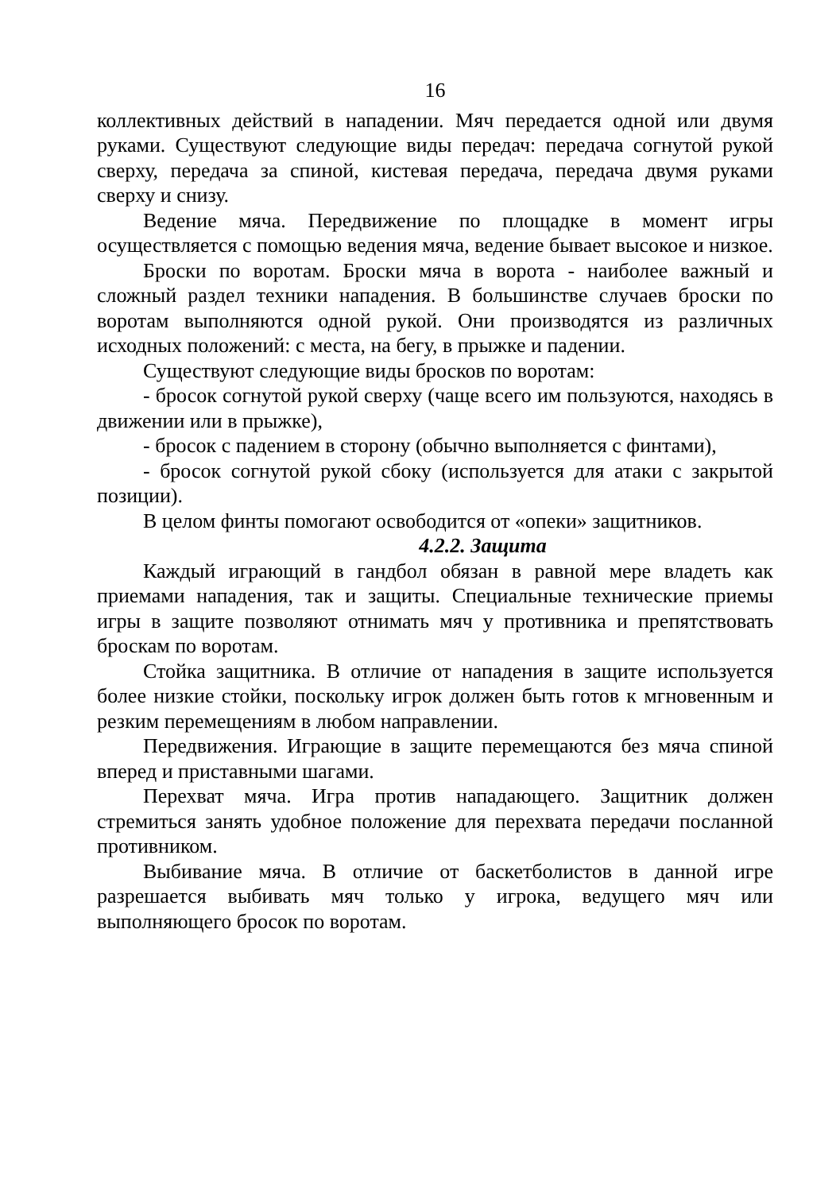16
коллективных действий в нападении. Мяч передается одной или двумя руками. Существуют следующие виды передач: передача согнутой рукой сверху, передача за спиной, кистевая передача, передача двумя руками сверху и снизу.
Ведение мяча. Передвижение по площадке в момент игры осуществляется с помощью ведения мяча, ведение бывает высокое и низкое.
Броски по воротам. Броски мяча в ворота - наиболее важный и сложный раздел техники нападения. В большинстве случаев броски по воротам выполняются одной рукой. Они производятся из различных исходных положений: с места, на бегу, в прыжке и падении.
Существуют следующие виды бросков по воротам:
- бросок согнутой рукой сверху (чаще всего им пользуются, находясь в движении или в прыжке),
- бросок с падением в сторону (обычно выполняется с финтами),
- бросок согнутой рукой сбоку (используется для атаки с закрытой позиции).
В целом финты помогают освободится от «опеки» защитников.
4.2.2. Защита
Каждый играющий в гандбол обязан в равной мере владеть как приемами нападения, так и защиты. Специальные технические приемы игры в защите позволяют отнимать мяч у противника и препятствовать броскам по воротам.
Стойка защитника. В отличие от нападения в защите используется более низкие стойки, поскольку игрок должен быть готов к мгновенным и резким перемещениям в любом направлении.
Передвижения. Играющие в защите перемещаются без мяча спиной вперед и приставными шагами.
Перехват мяча. Игра против нападающего. Защитник должен стремиться занять удобное положение для перехвата передачи посланной противником.
Выбивание мяча. В отличие от баскетболистов в данной игре разрешается выбивать мяч только у игрока, ведущего мяч или выполняющего бросок по воротам.